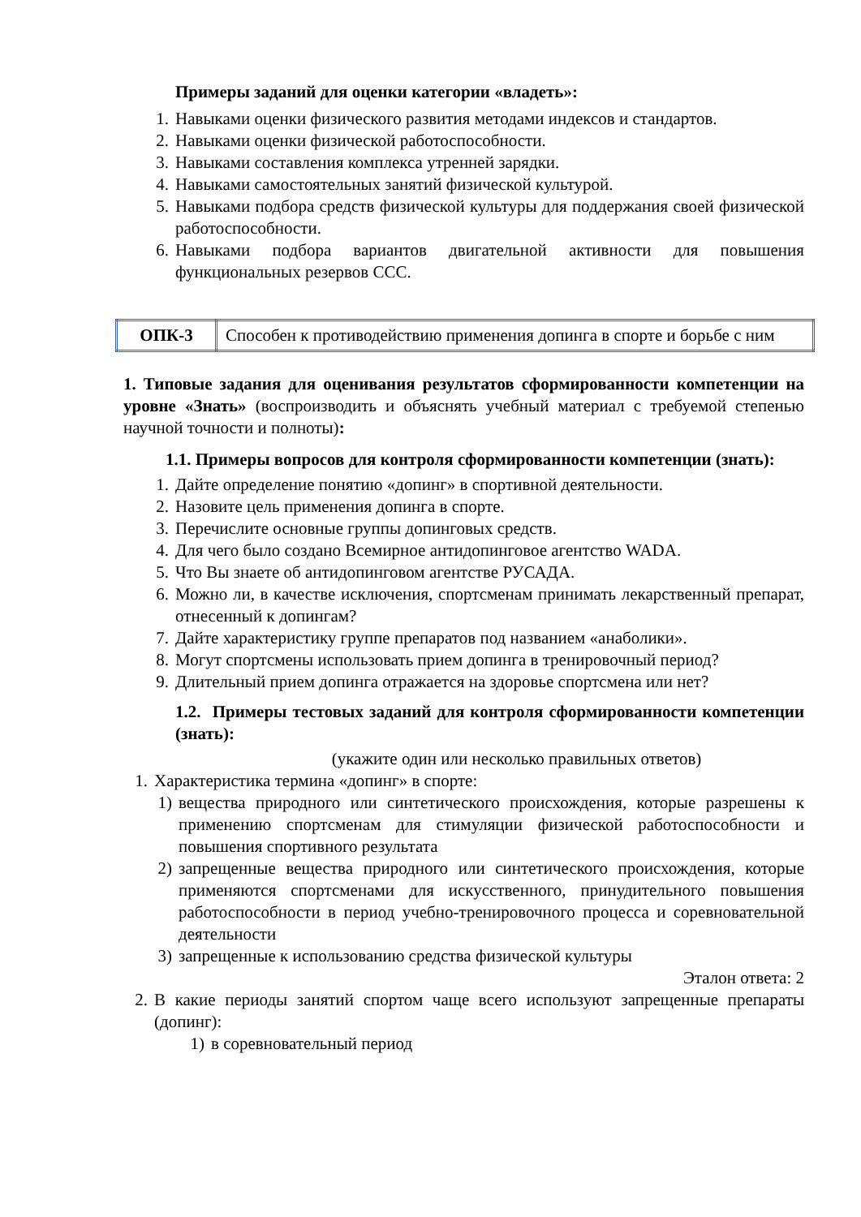Примеры заданий для оценки категории «владеть»:
1. Навыками оценки физического развития методами индексов и стандартов.
2. Навыками оценки физической работоспособности.
3. Навыками составления комплекса утренней зарядки.
4. Навыками самостоятельных занятий физической культурой.
5. Навыками подбора средств физической культуры для поддержания своей физической работоспособности.
6. Навыками подбора вариантов двигательной активности для повышения функциональных резервов ССС.
| ОПК-3 | Способен к противодействию применения допинга в спорте и борьбе с ним |
1. Типовые задания для оценивания результатов сформированности компетенции на уровне «Знать» (воспроизводить и объяснять учебный материал с требуемой степенью научной точности и полноты):
1.1. Примеры вопросов для контроля сформированности компетенции (знать):
1. Дайте определение понятию «допинг» в спортивной деятельности.
2. Назовите цель применения допинга в спорте.
3. Перечислите основные группы допинговых средств.
4. Для чего было создано Всемирное антидопинговое агентство WADA.
5. Что Вы знаете об антидопинговом агентстве РУСАДА.
6. Можно ли, в качестве исключения, спортсменам принимать лекарственный препарат, отнесенный к допингам?
7. Дайте характеристику группе препаратов под названием «анаболики».
8. Могут спортсмены использовать прием допинга в тренировочный период?
9. Длительный прием допинга отражается на здоровье спортсмена или нет?
1.2. Примеры тестовых заданий для контроля сформированности компетенции (знать):
(укажите один или несколько правильных ответов)
1. Характеристика термина «допинг» в спорте:
1) вещества природного или синтетического происхождения, которые разрешены к применению спортсменам для стимуляции физической работоспособности и повышения спортивного результата
2) запрещенные вещества природного или синтетического происхождения, которые применяются спортсменами для искусственного, принудительного повышения работоспособности в период учебно-тренировочного процесса и соревновательной деятельности
3) запрещенные к использованию средства физической культуры
Эталон ответа: 2
2. В какие периоды занятий спортом чаще всего используют запрещенные препараты (допинг):
1) в соревновательный период